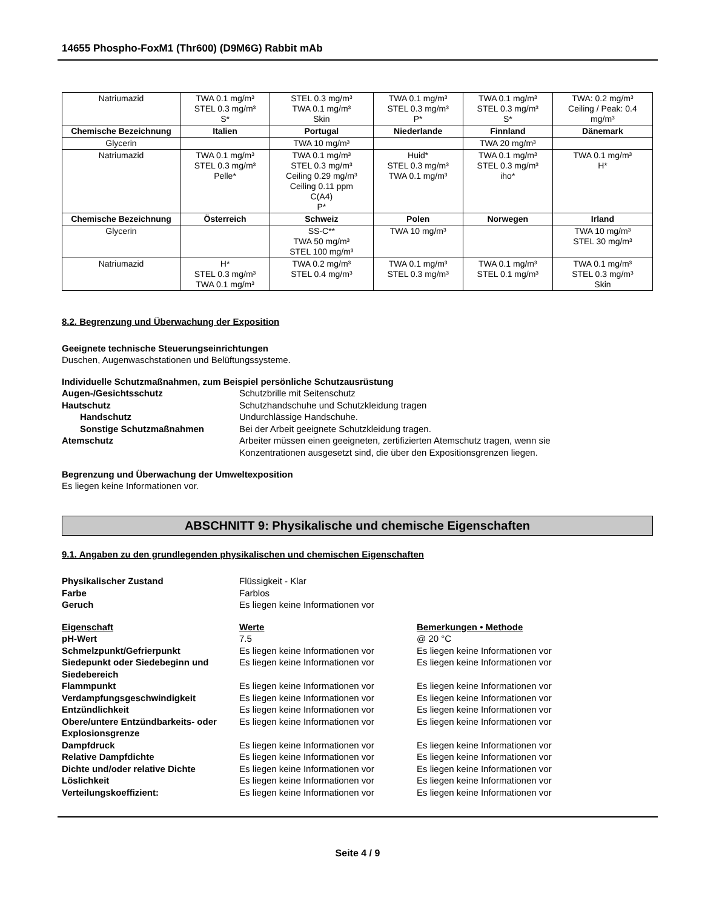14655 Phospho-FoxM1 (Thr600) (D9M6G) Rabbit mAb
| Natriumazid | TWA 0.1 mg/m³ STEL 0.3 mg/m³ S* | STEL 0.3 mg/m³ TWA 0.1 mg/m³ Skin | TWA 0.1 mg/m³ STEL 0.3 mg/m³ P* | TWA 0.1 mg/m³ STEL 0.3 mg/m³ S* | TWA: 0.2 mg/m³ Ceiling / Peak: 0.4 mg/m³ |
| Chemische Bezeichnung | Italien | Portugal | Niederlande | Finnland | Dänemark |
| Glycerin | | TWA 10 mg/m³ | | TWA 20 mg/m³ | |
| Natriumazid | TWA 0.1 mg/m³ STEL 0.3 mg/m³ Pelle* | TWA 0.1 mg/m³ STEL 0.3 mg/m³ Ceiling 0.29 mg/m³ Ceiling 0.11 ppm C(A4) P* | Huid* STEL 0.3 mg/m³ TWA 0.1 mg/m³ | TWA 0.1 mg/m³ STEL 0.3 mg/m³ iho* | TWA 0.1 mg/m³ H* |
| Chemische Bezeichnung | Österreich | Schweiz | Polen | Norwegen | Irland |
| Glycerin | | SS-C** TWA 50 mg/m³ STEL 100 mg/m³ | TWA 10 mg/m³ | | TWA 10 mg/m³ STEL 30 mg/m³ |
| Natriumazid | H* STEL 0.3 mg/m³ TWA 0.1 mg/m³ | TWA 0.2 mg/m³ STEL 0.4 mg/m³ | TWA 0.1 mg/m³ STEL 0.3 mg/m³ | TWA 0.1 mg/m³ STEL 0.1 mg/m³ | TWA 0.1 mg/m³ STEL 0.3 mg/m³ Skin |
8.2. Begrenzung und Überwachung der Exposition
Geeignete technische Steuerungseinrichtungen
Duschen, Augenwaschstationen und Belüftungssysteme.
Individuelle Schutzmaßnahmen, zum Beispiel persönliche Schutzausrüstung
| Augen-/Gesichtsschutz | Schutzbrille mit Seitenschutz |
| Hautschutz | Schutzhandschuhe und Schutzkleidung tragen |
| Handschutz | Undurchlässige Handschuhe. |
| Sonstige Schutzmaßnahmen | Bei der Arbeit geeignete Schutzkleidung tragen. |
| Atemschutz | Arbeiter müssen einen geeigneten, zertifizierten Atemschutz tragen, wenn sie Konzentrationen ausgesetzt sind, die über den Expositionsgrenzen liegen. |
Begrenzung und Überwachung der Umweltexposition
Es liegen keine Informationen vor.
ABSCHNITT 9: Physikalische und chemische Eigenschaften
9.1. Angaben zu den grundlegenden physikalischen und chemischen Eigenschaften
| Physikalischer Zustand | Flüssigkeit - Klar |
| Farbe | Farblos |
| Geruch | Es liegen keine Informationen vor |
| Eigenschaft | Werte | Bemerkungen • Methode |
| pH-Wert | 7.5 | @ 20 °C |
| Schmelzpunkt/Gefrierpunkt | Es liegen keine Informationen vor | Es liegen keine Informationen vor |
| Siedepunkt oder Siedebeginn und Siedebereich | Es liegen keine Informationen vor | Es liegen keine Informationen vor |
| Flammpunkt | Es liegen keine Informationen vor | Es liegen keine Informationen vor |
| Verdampfungsgeschwindigkeit | Es liegen keine Informationen vor | Es liegen keine Informationen vor |
| Entzündlichkeit | Es liegen keine Informationen vor | Es liegen keine Informationen vor |
| Obere/untere Entzündbarkeits- oder Explosionsgrenze | Es liegen keine Informationen vor | Es liegen keine Informationen vor |
| Dampfdruck | Es liegen keine Informationen vor | Es liegen keine Informationen vor |
| Relative Dampfdichte | Es liegen keine Informationen vor | Es liegen keine Informationen vor |
| Dichte und/oder relative Dichte | Es liegen keine Informationen vor | Es liegen keine Informationen vor |
| Löslichkeit | Es liegen keine Informationen vor | Es liegen keine Informationen vor |
| Verteilungskoeffizient: | Es liegen keine Informationen vor | Es liegen keine Informationen vor |
Seite 4 / 9